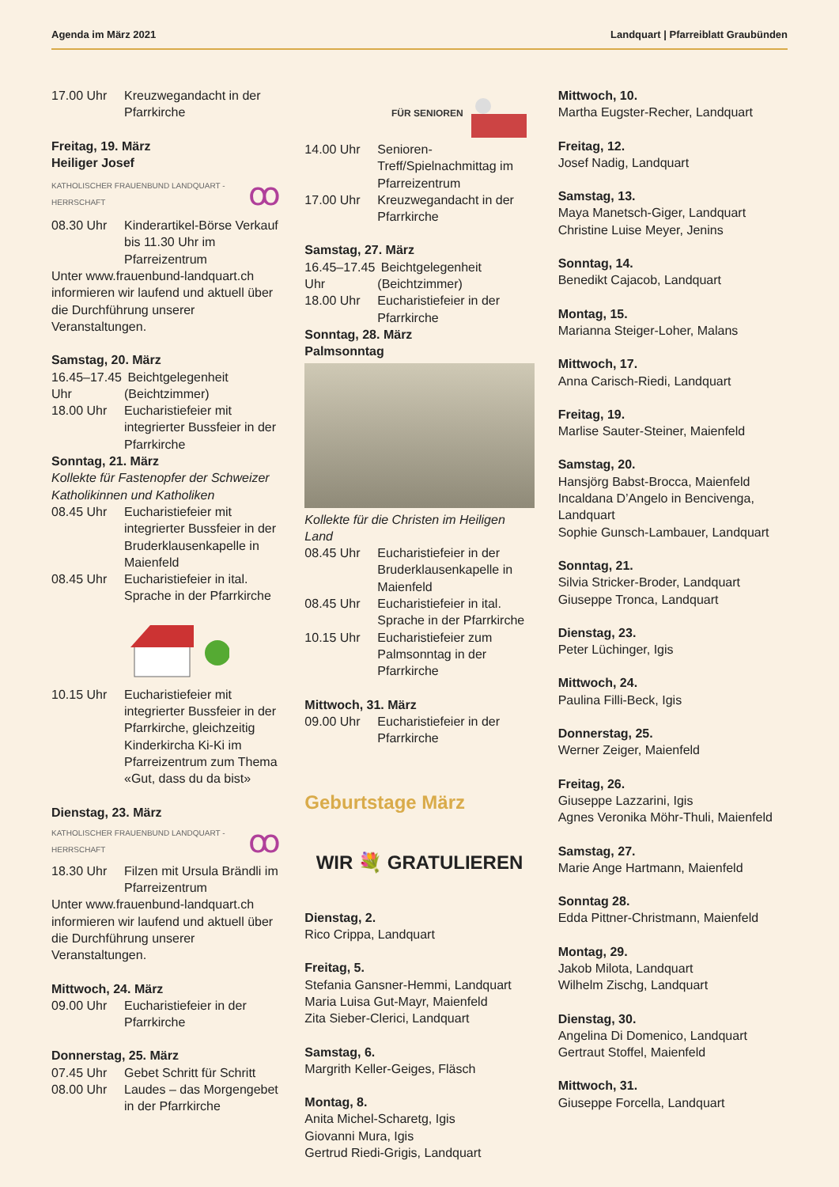Agenda im März 2021 Landquart | Pfarreiblatt Graubünden
17.00 Uhr Kreuzwegandacht in der Pfarrkirche
Freitag, 19. März
Heiliger Josef
KATHOLISCHER FRAUENBUND LANDQUART - HERRSCHAFT ꝏ
08.30 Uhr Kinderartikel-Börse Verkauf bis 11.30 Uhr im Pfarreizentrum
Unter www.frauenbund-landquart.ch informieren wir laufend und aktuell über die Durchführung unserer Veranstaltungen.
Samstag, 20. März
16.45–17.45 Uhr Beichtgelegenheit (Beichtzimmer)
18.00 Uhr Eucharistiefeier mit integrierter Bussfeier in der Pfarrkirche
Sonntag, 21. März
Kollekte für Fastenopfer der Schweizer Katholikinnen und Katholiken
08.45 Uhr Eucharistiefeier mit integrierter Bussfeier in der Bruderklausenkapelle in Maienfeld
08.45 Uhr Eucharistiefeier in ital. Sprache in der Pfarrkirche
10.15 Uhr Eucharistiefeier mit integrierter Bussfeier in der Pfarrkirche, gleichzeitig Kinderkircha Ki-Ki im Pfarreizentrum zum Thema «Gut, dass du da bist»
Dienstag, 23. März
KATHOLISCHER FRAUENBUND LANDQUART - HERRSCHAFT ꝏ
18.30 Uhr Filzen mit Ursula Brändli im Pfarreizentrum
Unter www.frauenbund-landquart.ch informieren wir laufend und aktuell über die Durchführung unserer Veranstaltungen.
Mittwoch, 24. März
09.00 Uhr Eucharistiefeier in der Pfarrkirche
Donnerstag, 25. März
07.45 Uhr Gebet Schritt für Schritt
08.00 Uhr Laudes – das Morgengebet in der Pfarrkirche
FÜR SENIOREN
14.00 Uhr Senioren-Treff/Spielnachmittag im Pfarreizentrum
17.00 Uhr Kreuzwegandacht in der Pfarrkirche
Samstag, 27. März
16.45–17.45 Uhr Beichtgelegenheit (Beichtzimmer)
18.00 Uhr Eucharistiefeier in der Pfarrkirche
Sonntag, 28. März
Palmsonntag
Kollekte für die Christen im Heiligen Land
08.45 Uhr Eucharistiefeier in der Bruderklausenkapelle in Maienfeld
08.45 Uhr Eucharistiefeier in ital. Sprache in der Pfarrkirche
10.15 Uhr Eucharistiefeier zum Palmsonntag in der Pfarrkirche
Mittwoch, 31. März
09.00 Uhr Eucharistiefeier in der Pfarrkirche
Geburtstage März
WIR 💐 GRATULIEREN
Dienstag, 2.
Rico Crippa, Landquart
Freitag, 5.
Stefania Gansner-Hemmi, Landquart
Maria Luisa Gut-Mayr, Maienfeld
Zita Sieber-Clerici, Landquart
Samstag, 6.
Margrith Keller-Geiges, Fläsch
Montag, 8.
Anita Michel-Scharetg, Igis
Giovanni Mura, Igis
Gertrud Riedi-Grigis, Landquart
Mittwoch, 10.
Martha Eugster-Recher, Landquart
Freitag, 12.
Josef Nadig, Landquart
Samstag, 13.
Maya Manetsch-Giger, Landquart
Christine Luise Meyer, Jenins
Sonntag, 14.
Benedikt Cajacob, Landquart
Montag, 15.
Marianna Steiger-Loher, Malans
Mittwoch, 17.
Anna Carisch-Riedi, Landquart
Freitag, 19.
Marlise Sauter-Steiner, Maienfeld
Samstag, 20.
Hansjörg Babst-Brocca, Maienfeld
Incaldana D’Angelo in Bencivenga, Landquart
Sophie Gunsch-Lambauer, Landquart
Sonntag, 21.
Silvia Stricker-Broder, Landquart
Giuseppe Tronca, Landquart
Dienstag, 23.
Peter Lüchinger, Igis
Mittwoch, 24.
Paulina Filli-Beck, Igis
Donnerstag, 25.
Werner Zeiger, Maienfeld
Freitag, 26.
Giuseppe Lazzarini, Igis
Agnes Veronika Möhr-Thuli, Maienfeld
Samstag, 27.
Marie Ange Hartmann, Maienfeld
Sonntag 28.
Edda Pittner-Christmann, Maienfeld
Montag, 29.
Jakob Milota, Landquart
Wilhelm Zischg, Landquart
Dienstag, 30.
Angelina Di Domenico, Landquart
Gertraut Stoffel, Maienfeld
Mittwoch, 31.
Giuseppe Forcella, Landquart